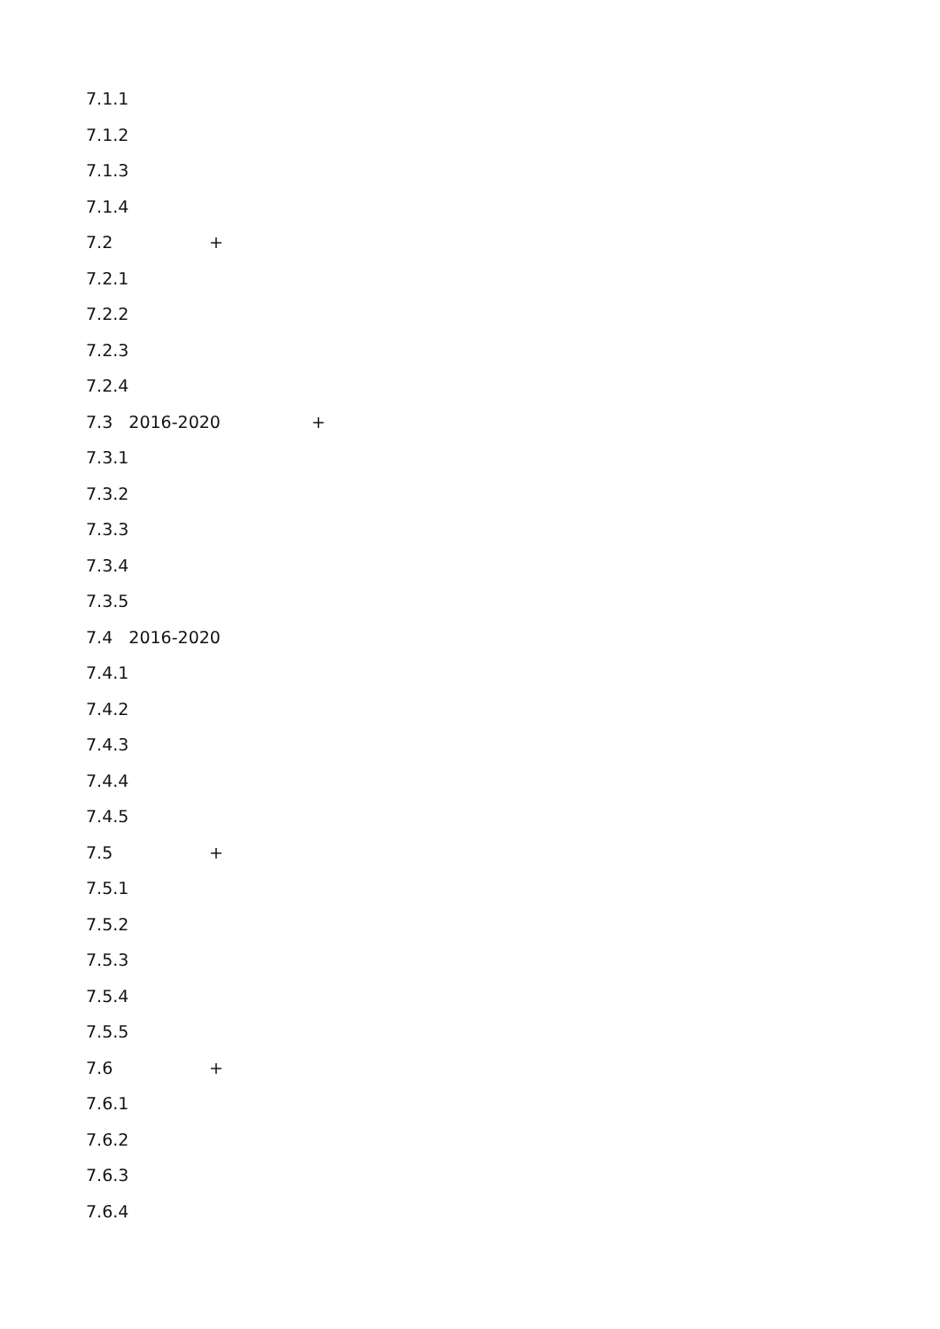7.1.1
7.1.2
7.1.3
7.1.4
7.2 +
7.2.1
7.2.2
7.2.3
7.2.4
7.3 2016-2020 +
7.3.1
7.3.2
7.3.3
7.3.4
7.3.5
7.4 2016-2020
7.4.1
7.4.2
7.4.3
7.4.4
7.4.5
7.5 +
7.5.1
7.5.2
7.5.3
7.5.4
7.5.5
7.6 +
7.6.1
7.6.2
7.6.3
7.6.4